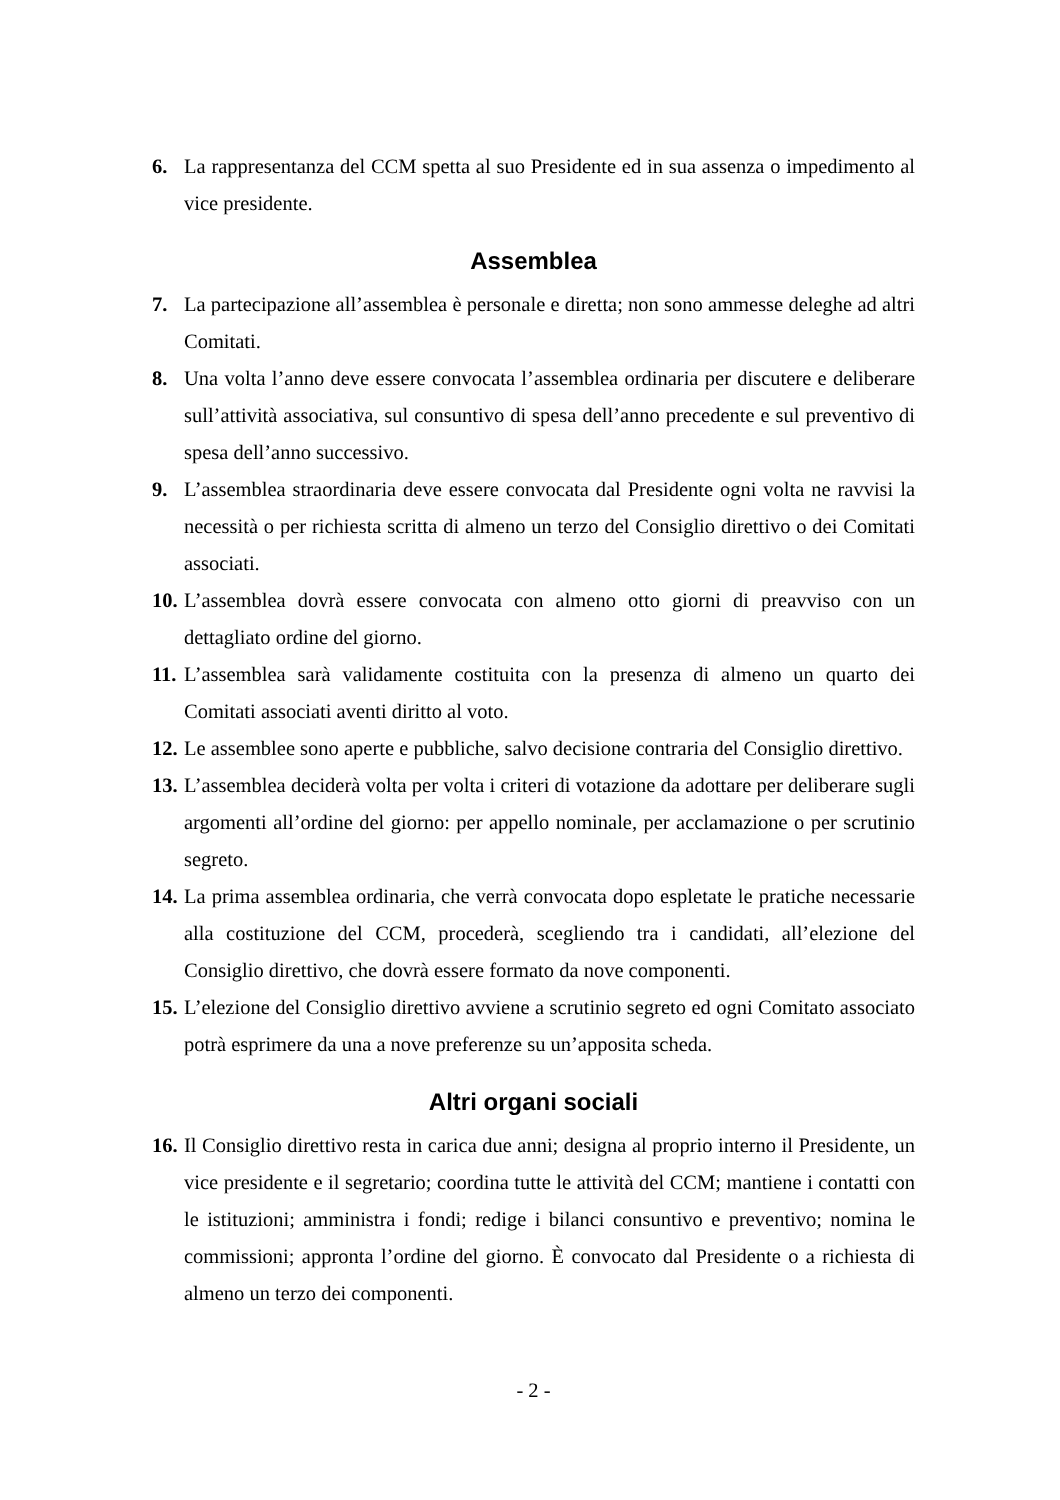6. La rappresentanza del CCM spetta al suo Presidente ed in sua assenza o impedimento al vice presidente.
Assemblea
7. La partecipazione all’assemblea è personale e diretta; non sono ammesse deleghe ad altri Comitati.
8. Una volta l’anno deve essere convocata l’assemblea ordinaria per discutere e deliberare sull’attività associativa, sul consuntivo di spesa dell’anno precedente e sul preventivo di spesa dell’anno successivo.
9. L’assemblea straordinaria deve essere convocata dal Presidente ogni volta ne ravvisi la necessità o per richiesta scritta di almeno un terzo del Consiglio direttivo o dei Comitati associati.
10. L’assemblea dovrà essere convocata con almeno otto giorni di preavviso con un dettagliato ordine del giorno.
11. L’assemblea sarà validamente costituita con la presenza di almeno un quarto dei Comitati associati aventi diritto al voto.
12. Le assemblee sono aperte e pubbliche, salvo decisione contraria del Consiglio direttivo.
13. L’assemblea deciderà volta per volta i criteri di votazione da adottare per deliberare sugli argomenti all’ordine del giorno: per appello nominale, per acclamazione o per scrutinio segreto.
14. La prima assemblea ordinaria, che verrà convocata dopo espletate le pratiche necessarie alla costituzione del CCM, procederà, scegliendo tra i candidati, all’elezione del Consiglio direttivo, che dovrà essere formato da nove componenti.
15. L’elezione del Consiglio direttivo avviene a scrutinio segreto ed ogni Comitato associato potrà esprimere da una a nove preferenze su un’apposita scheda.
Altri organi sociali
16. Il Consiglio direttivo resta in carica due anni; designa al proprio interno il Presidente, un vice presidente e il segretario; coordina tutte le attività del CCM; mantiene i contatti con le istituzioni; amministra i fondi; redige i bilanci consuntivo e preventivo; nomina le commissioni; appronta l’ordine del giorno. È convocato dal Presidente o a richiesta di almeno un terzo dei componenti.
- 2 -